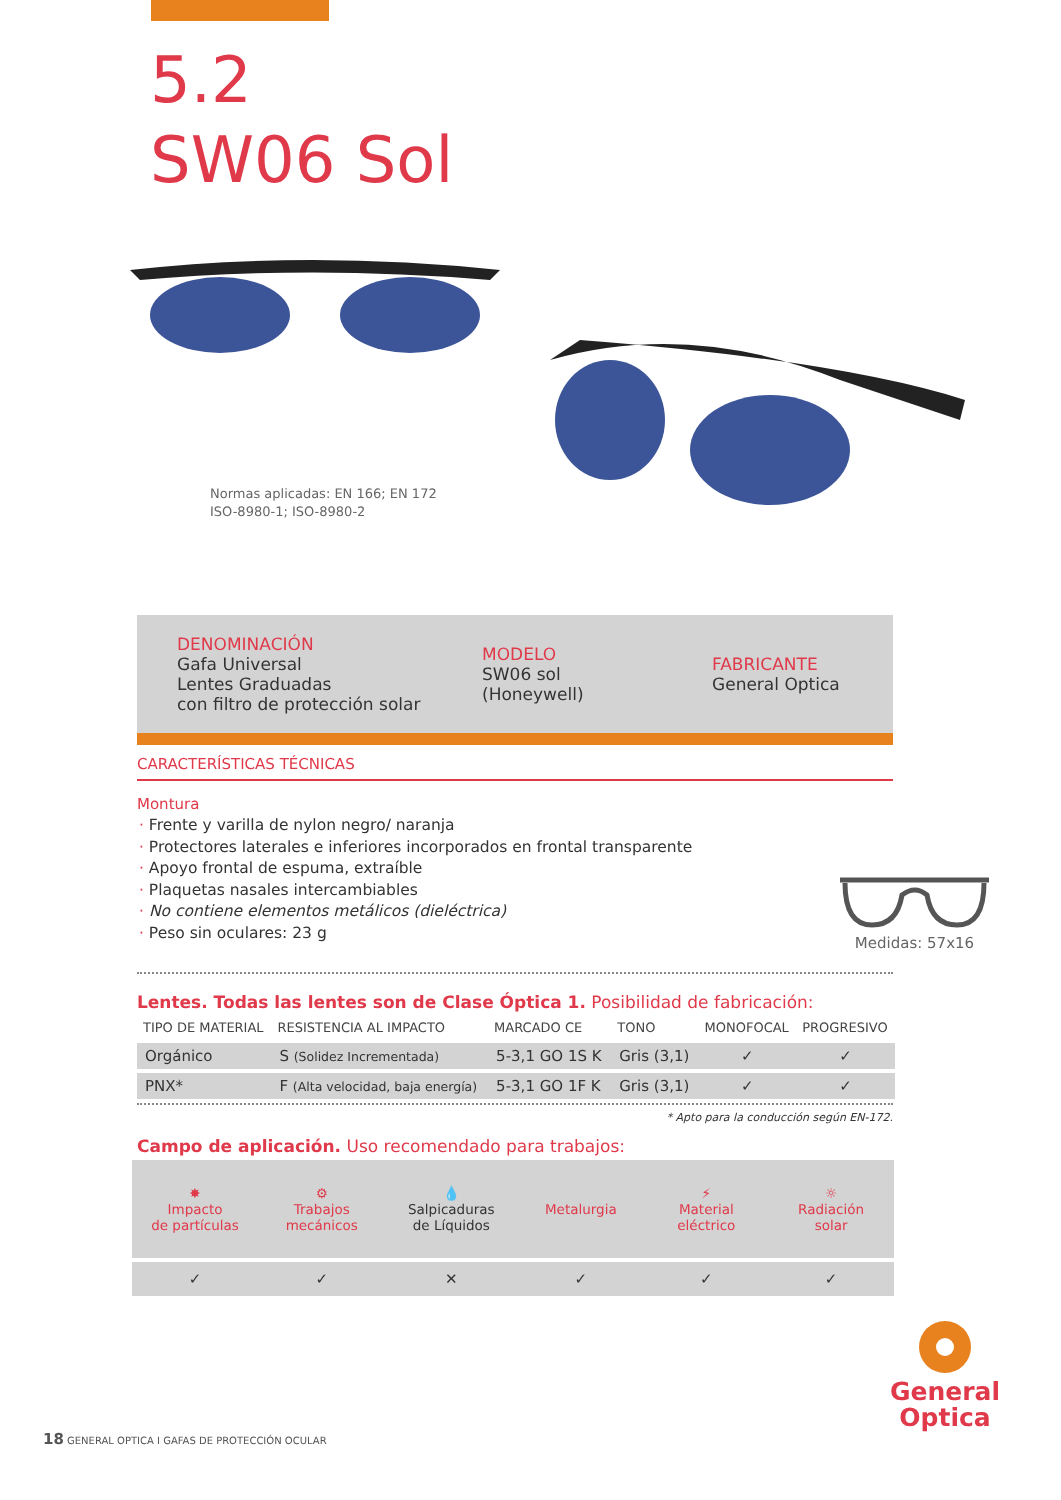5.2
SW06 Sol
Normas aplicadas: EN 166; EN 172
ISO-8980-1; ISO-8980-2
DENOMINACIÓN
Gafa Universal
Lentes Graduadas
con filtro de protección solar
MODELO
SW06 sol
(Honeywell)
FABRICANTE
General Optica
CARACTERÍSTICAS TÉCNICAS
Montura
· Frente y varilla de nylon negro/ naranja
· Protectores laterales e inferiores incorporados en frontal transparente
· Apoyo frontal de espuma, extraíble
· Plaquetas nasales intercambiables
· No contiene elementos metálicos (dieléctrica)
· Peso sin oculares: 23 g
Medidas: 57x16
Lentes. Todas las lentes son de Clase Óptica 1. Posibilidad de fabricación:
| TIPO DE MATERIAL | RESISTENCIA AL IMPACTO | MARCADO CE | TONO | MONOFOCAL | PROGRESIVO |
| --- | --- | --- | --- | --- | --- |
| Orgánico | S (Solidez Incrementada) | 5-3,1 GO 1S K | Gris (3,1) | ✓ | ✓ |
| PNX* | F (Alta velocidad, baja energía) | 5-3,1 GO 1F K | Gris (3,1) | ✓ | ✓ |
* Apto para la conducción según EN-172.
Campo de aplicación. Uso recomendado para trabajos:
| ✸ Impacto de partículas | ⚙ Trabajos mecánicos | 💧 Salpicaduras de Líquidos | Metalurgia | ⚡ Material eléctrico | ☼ Radiación solar |
| ✓ | ✓ | ✕ | ✓ | ✓ | ✓ |
General
Optica
18 GENERAL OPTICA I GAFAS DE PROTECCIÓN OCULAR